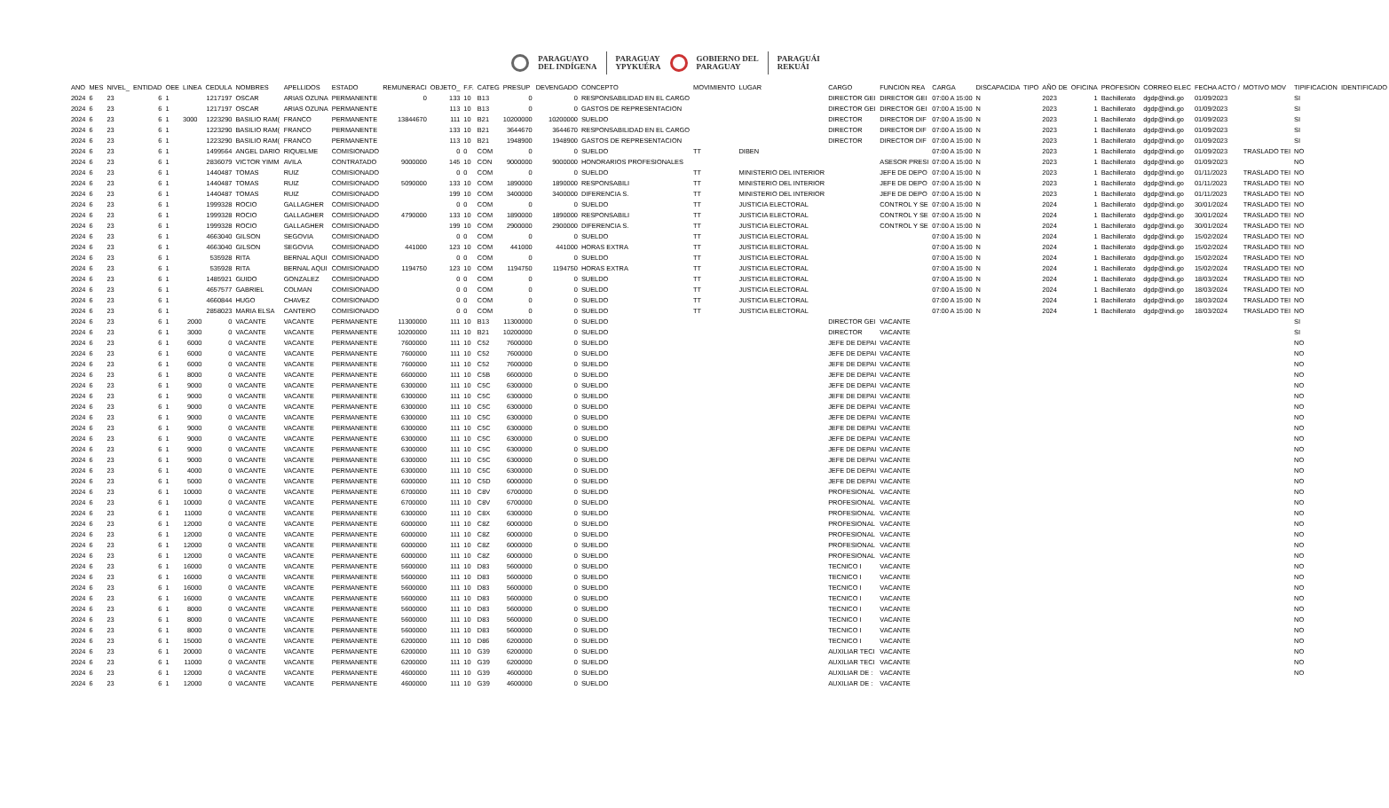PARAGUAYO
DEL INDÍGENA
PARAGUAY
YPYKUÉRA
GOBIERNO DEL
PARAGUAY
PARAGUÁI
REKUÁI
| ANO | MES | NIVEL_ | ENTIDAD | OEE | LINEA | CEDULA | NOMBRES | APELLIDOS | ESTADO | REMUNERACI | OBJETO_ | F.F. | CATEG | PRESUP | DEVENGADO | CONCEPTO | MOVIMIENTO | LUGAR | CARGO | FUNCION REA | CARGA | DISCAPACIDA | TIPO | AÑO DE | OFICINA | PROFESION | CORREO ELEC | FECHA ACTO / | MOTIVO MOV | TIPIFICACION | IDENTIFICADO |
| --- | --- | --- | --- | --- | --- | --- | --- | --- | --- | --- | --- | --- | --- | --- | --- | --- | --- | --- | --- | --- | --- | --- | --- | --- | --- | --- | --- | --- | --- | --- | --- |
| 2024 | 6 | 23 | 6 | 1 | | 1217197 | OSCAR | ARIAS OZUNA | PERMANENTE | 0 | 133 | 10 | B13 | 0 | 0 | RESPONSABILIDAD EN EL CARGO | | | DIRECTOR GEI | DIRECTOR GEI | 07:00 A 15:00 | N | | 2023 | 1 | Bachillerato | dgdp@indi.go | 01/09/2023 | | SI | |
| 2024 | 6 | 23 | 6 | 1 | | 1217197 | OSCAR | ARIAS OZUNA | PERMANENTE | | 113 | 10 | B13 | 0 | 0 | GASTOS DE REPRESENTACION | | | DIRECTOR GEI | DIRECTOR GEI | 07:00 A 15:00 | N | | 2023 | 1 | Bachillerato | dgdp@indi.go | 01/09/2023 | | SI | |
| 2024 | 6 | 23 | 6 | 1 | 3000 | 1223290 | BASILIO RAM( | FRANCO | PERMANENTE | 13844670 | 111 | 10 | B21 | 10200000 | 10200000 | SUELDO | | | DIRECTOR | DIRECTOR DIF | 07:00 A 15:00 | N | | 2023 | 1 | Bachillerato | dgdp@indi.go | 01/09/2023 | | SI | |
| 2024 | 6 | 23 | 6 | 1 | | 1223290 | BASILIO RAM( | FRANCO | PERMANENTE | | 133 | 10 | B21 | 3644670 | 3644670 | RESPONSABILIDAD EN EL CARGO | | | DIRECTOR | DIRECTOR DIF | 07:00 A 15:00 | N | | 2023 | 1 | Bachillerato | dgdp@indi.go | 01/09/2023 | | SI | |
| 2024 | 6 | 23 | 6 | 1 | | 1223290 | BASILIO RAM( | FRANCO | PERMANENTE | | 113 | 10 | B21 | 1948900 | 1948900 | GASTOS DE REPRESENTACION | | | DIRECTOR | DIRECTOR DIF | 07:00 A 15:00 | N | | 2023 | 1 | Bachillerato | dgdp@indi.go | 01/09/2023 | | SI | |
| 2024 | 6 | 23 | 6 | 1 | | 1499564 | ANGEL DARIO | RIQUELME | COMISIONADO | | 0 | 0 | COM | 0 | 0 | SUELDO | TT | DIBEN | | | 07:00 A 15:00 | N | | 2023 | 1 | Bachillerato | dgdp@indi.go | 01/09/2023 | TRASLADO TEI | NO | |
| 2024 | 6 | 23 | 6 | 1 | | 2836079 | VICTOR YIMM | AVILA | CONTRATADO | 9000000 | 145 | 10 | CON | 9000000 | 9000000 | HONORARIOS PROFESIONALES | | | | ASESOR PRESI | 07:00 A 15:00 | N | | 2023 | 1 | Bachillerato | dgdp@indi.go | 01/09/2023 | | NO | |
| 2024 | 6 | 23 | 6 | 1 | | 1440487 | TOMAS | RUIZ | COMISIONADO | | 0 | 0 | COM | 0 | 0 | SUELDO | TT | MINISTERIO DEL INTERIOR | | JEFE DE DEPO | 07:00 A 15:00 | N | | 2023 | 1 | Bachillerato | dgdp@indi.go | 01/11/2023 | TRASLADO TEI | NO | |
| 2024 | 6 | 23 | 6 | 1 | | 1440487 | TOMAS | RUIZ | COMISIONADO | 5090000 | 133 | 10 | COM | 1890000 | 1890000 | RESPONSABILI | TT | MINISTERIO DEL INTERIOR | | JEFE DE DEPO | 07:00 A 15:00 | N | | 2023 | 1 | Bachillerato | dgdp@indi.go | 01/11/2023 | TRASLADO TEI | NO | |
| 2024 | 6 | 23 | 6 | 1 | | 1440487 | TOMAS | RUIZ | COMISIONADO | | 199 | 10 | COM | 3400000 | 3400000 | DIFERENCIA S. | TT | MINISTERIO DEL INTERIOR | | JEFE DE DEPO | 07:00 A 15:00 | N | | 2023 | 1 | Bachillerato | dgdp@indi.go | 01/11/2023 | TRASLADO TEI | NO | |
| 2024 | 6 | 23 | 6 | 1 | | 1999328 | ROCIO | GALLAGHER | COMISIONADO | | 0 | 0 | COM | 0 | 0 | SUELDO | TT | JUSTICIA ELECTORAL | | CONTROL Y SE | 07:00 A 15:00 | N | | 2024 | 1 | Bachillerato | dgdp@indi.go | 30/01/2024 | TRASLADO TEI | NO | |
| 2024 | 6 | 23 | 6 | 1 | | 1999328 | ROCIO | GALLAGHER | COMISIONADO | 4790000 | 133 | 10 | COM | 1890000 | 1890000 | RESPONSABILI | TT | JUSTICIA ELECTORAL | | CONTROL Y SE | 07:00 A 15:00 | N | | 2024 | 1 | Bachillerato | dgdp@indi.go | 30/01/2024 | TRASLADO TEI | NO | |
| 2024 | 6 | 23 | 6 | 1 | | 1999328 | ROCIO | GALLAGHER | COMISIONADO | | 199 | 10 | COM | 2900000 | 2900000 | DIFERENCIA S. | TT | JUSTICIA ELECTORAL | | CONTROL Y SE | 07:00 A 15:00 | N | | 2024 | 1 | Bachillerato | dgdp@indi.go | 30/01/2024 | TRASLADO TEI | NO | |
| 2024 | 6 | 23 | 6 | 1 | | 4663040 | GILSON | SEGOVIA | COMISIONADO | | 0 | 0 | COM | 0 | 0 | SUELDO | TT | JUSTICIA ELECTORAL | | | 07:00 A 15:00 | N | | 2024 | 1 | Bachillerato | dgdp@indi.go | 15/02/2024 | TRASLADO TEI | NO | |
| 2024 | 6 | 23 | 6 | 1 | | 4663040 | GILSON | SEGOVIA | COMISIONADO | 441000 | 123 | 10 | COM | 441000 | 441000 | HORAS EXTRA | TT | JUSTICIA ELECTORAL | | | 07:00 A 15:00 | N | | 2024 | 1 | Bachillerato | dgdp@indi.go | 15/02/2024 | TRASLADO TEI | NO | |
| 2024 | 6 | 23 | 6 | 1 | | 535928 | RITA | BERNAL AQUI | COMISIONADO | | 0 | 0 | COM | 0 | 0 | SUELDO | TT | JUSTICIA ELECTORAL | | | 07:00 A 15:00 | N | | 2024 | 1 | Bachillerato | dgdp@indi.go | 15/02/2024 | TRASLADO TEI | NO | |
| 2024 | 6 | 23 | 6 | 1 | | 535928 | RITA | BERNAL AQUI | COMISIONADO | 1194750 | 123 | 10 | COM | 1194750 | 1194750 | HORAS EXTRA | TT | JUSTICIA ELECTORAL | | | 07:00 A 15:00 | N | | 2024 | 1 | Bachillerato | dgdp@indi.go | 15/02/2024 | TRASLADO TEI | NO | |
| 2024 | 6 | 23 | 6 | 1 | | 1485921 | GUIDO | GONZALEZ | COMISIONADO | | 0 | 0 | COM | 0 | 0 | SUELDO | TT | JUSTICIA ELECTORAL | | | 07:00 A 15:00 | N | | 2024 | 1 | Bachillerato | dgdp@indi.go | 18/03/2024 | TRASLADO TEI | NO | |
| 2024 | 6 | 23 | 6 | 1 | | 4657577 | GABRIEL | COLMAN | COMISIONADO | | 0 | 0 | COM | 0 | 0 | SUELDO | TT | JUSTICIA ELECTORAL | | | 07:00 A 15:00 | N | | 2024 | 1 | Bachillerato | dgdp@indi.go | 18/03/2024 | TRASLADO TEI | NO | |
| 2024 | 6 | 23 | 6 | 1 | | 4660844 | HUGO | CHAVEZ | COMISIONADO | | 0 | 0 | COM | 0 | 0 | SUELDO | TT | JUSTICIA ELECTORAL | | | 07:00 A 15:00 | N | | 2024 | 1 | Bachillerato | dgdp@indi.go | 18/03/2024 | TRASLADO TEI | NO | |
| 2024 | 6 | 23 | 6 | 1 | | 2858023 | MARIA ELSA | CANTERO | COMISIONADO | | 0 | 0 | COM | 0 | 0 | SUELDO | TT | JUSTICIA ELECTORAL | | | 07:00 A 15:00 | N | | 2024 | 1 | Bachillerato | dgdp@indi.go | 18/03/2024 | TRASLADO TEI | NO | |
| 2024 | 6 | 23 | 6 | 1 | 2000 | 0 | VACANTE | VACANTE | PERMANENTE | 11300000 | 111 | 10 | B13 | 11300000 | 0 | SUELDO | | | DIRECTOR GEI | VACANTE | | | | | | | | | | SI | |
| 2024 | 6 | 23 | 6 | 1 | 3000 | 0 | VACANTE | VACANTE | PERMANENTE | 10200000 | 111 | 10 | B21 | 10200000 | 0 | SUELDO | | | DIRECTOR | VACANTE | | | | | | | | | | SI | |
| 2024 | 6 | 23 | 6 | 1 | 6000 | 0 | VACANTE | VACANTE | PERMANENTE | 7600000 | 111 | 10 | C52 | 7600000 | 0 | SUELDO | | | JEFE DE DEPAI | VACANTE | | | | | | | | | | NO | |
| 2024 | 6 | 23 | 6 | 1 | 6000 | 0 | VACANTE | VACANTE | PERMANENTE | 7600000 | 111 | 10 | C52 | 7600000 | 0 | SUELDO | | | JEFE DE DEPAI | VACANTE | | | | | | | | | | NO | |
| 2024 | 6 | 23 | 6 | 1 | 6000 | 0 | VACANTE | VACANTE | PERMANENTE | 7600000 | 111 | 10 | C52 | 7600000 | 0 | SUELDO | | | JEFE DE DEPAI | VACANTE | | | | | | | | | | NO | |
| 2024 | 6 | 23 | 6 | 1 | 8000 | 0 | VACANTE | VACANTE | PERMANENTE | 6600000 | 111 | 10 | C5B | 6600000 | 0 | SUELDO | | | JEFE DE DEPAI | VACANTE | | | | | | | | | | NO | |
| 2024 | 6 | 23 | 6 | 1 | 9000 | 0 | VACANTE | VACANTE | PERMANENTE | 6300000 | 111 | 10 | C5C | 6300000 | 0 | SUELDO | | | JEFE DE DEPAI | VACANTE | | | | | | | | | | NO | |
| 2024 | 6 | 23 | 6 | 1 | 9000 | 0 | VACANTE | VACANTE | PERMANENTE | 6300000 | 111 | 10 | C5C | 6300000 | 0 | SUELDO | | | JEFE DE DEPAI | VACANTE | | | | | | | | | | NO | |
| 2024 | 6 | 23 | 6 | 1 | 9000 | 0 | VACANTE | VACANTE | PERMANENTE | 6300000 | 111 | 10 | C5C | 6300000 | 0 | SUELDO | | | JEFE DE DEPAI | VACANTE | | | | | | | | | | NO | |
| 2024 | 6 | 23 | 6 | 1 | 9000 | 0 | VACANTE | VACANTE | PERMANENTE | 6300000 | 111 | 10 | C5C | 6300000 | 0 | SUELDO | | | JEFE DE DEPAI | VACANTE | | | | | | | | | | NO | |
| 2024 | 6 | 23 | 6 | 1 | 9000 | 0 | VACANTE | VACANTE | PERMANENTE | 6300000 | 111 | 10 | C5C | 6300000 | 0 | SUELDO | | | JEFE DE DEPAI | VACANTE | | | | | | | | | | NO | |
| 2024 | 6 | 23 | 6 | 1 | 9000 | 0 | VACANTE | VACANTE | PERMANENTE | 6300000 | 111 | 10 | C5C | 6300000 | 0 | SUELDO | | | JEFE DE DEPAI | VACANTE | | | | | | | | | | NO | |
| 2024 | 6 | 23 | 6 | 1 | 9000 | 0 | VACANTE | VACANTE | PERMANENTE | 6300000 | 111 | 10 | C5C | 6300000 | 0 | SUELDO | | | JEFE DE DEPAI | VACANTE | | | | | | | | | | NO | |
| 2024 | 6 | 23 | 6 | 1 | 9000 | 0 | VACANTE | VACANTE | PERMANENTE | 6300000 | 111 | 10 | C5C | 6300000 | 0 | SUELDO | | | JEFE DE DEPAI | VACANTE | | | | | | | | | | NO | |
| 2024 | 6 | 23 | 6 | 1 | 4000 | 0 | VACANTE | VACANTE | PERMANENTE | 6300000 | 111 | 10 | C5C | 6300000 | 0 | SUELDO | | | JEFE DE DEPAI | VACANTE | | | | | | | | | | NO | |
| 2024 | 6 | 23 | 6 | 1 | 5000 | 0 | VACANTE | VACANTE | PERMANENTE | 6000000 | 111 | 10 | C5D | 6000000 | 0 | SUELDO | | | JEFE DE DEPAI | VACANTE | | | | | | | | | | NO | |
| 2024 | 6 | 23 | 6 | 1 | 10000 | 0 | VACANTE | VACANTE | PERMANENTE | 6700000 | 111 | 10 | C8V | 6700000 | 0 | SUELDO | | | PROFESIONAL | VACANTE | | | | | | | | | | NO | |
| 2024 | 6 | 23 | 6 | 1 | 10000 | 0 | VACANTE | VACANTE | PERMANENTE | 6700000 | 111 | 10 | C8V | 6700000 | 0 | SUELDO | | | PROFESIONAL | VACANTE | | | | | | | | | | NO | |
| 2024 | 6 | 23 | 6 | 1 | 11000 | 0 | VACANTE | VACANTE | PERMANENTE | 6300000 | 111 | 10 | C8X | 6300000 | 0 | SUELDO | | | PROFESIONAL | VACANTE | | | | | | | | | | NO | |
| 2024 | 6 | 23 | 6 | 1 | 12000 | 0 | VACANTE | VACANTE | PERMANENTE | 6000000 | 111 | 10 | C8Z | 6000000 | 0 | SUELDO | | | PROFESIONAL | VACANTE | | | | | | | | | | NO | |
| 2024 | 6 | 23 | 6 | 1 | 12000 | 0 | VACANTE | VACANTE | PERMANENTE | 6000000 | 111 | 10 | C8Z | 6000000 | 0 | SUELDO | | | PROFESIONAL | VACANTE | | | | | | | | | | NO | |
| 2024 | 6 | 23 | 6 | 1 | 12000 | 0 | VACANTE | VACANTE | PERMANENTE | 6000000 | 111 | 10 | C8Z | 6000000 | 0 | SUELDO | | | PROFESIONAL | VACANTE | | | | | | | | | | NO | |
| 2024 | 6 | 23 | 6 | 1 | 12000 | 0 | VACANTE | VACANTE | PERMANENTE | 6000000 | 111 | 10 | C8Z | 6000000 | 0 | SUELDO | | | PROFESIONAL | VACANTE | | | | | | | | | | NO | |
| 2024 | 6 | 23 | 6 | 1 | 16000 | 0 | VACANTE | VACANTE | PERMANENTE | 5600000 | 111 | 10 | D83 | 5600000 | 0 | SUELDO | | | TECNICO I | VACANTE | | | | | | | | | | NO | |
| 2024 | 6 | 23 | 6 | 1 | 16000 | 0 | VACANTE | VACANTE | PERMANENTE | 5600000 | 111 | 10 | D83 | 5600000 | 0 | SUELDO | | | TECNICO I | VACANTE | | | | | | | | | | NO | |
| 2024 | 6 | 23 | 6 | 1 | 16000 | 0 | VACANTE | VACANTE | PERMANENTE | 5600000 | 111 | 10 | D83 | 5600000 | 0 | SUELDO | | | TECNICO I | VACANTE | | | | | | | | | | NO | |
| 2024 | 6 | 23 | 6 | 1 | 16000 | 0 | VACANTE | VACANTE | PERMANENTE | 5600000 | 111 | 10 | D83 | 5600000 | 0 | SUELDO | | | TECNICO I | VACANTE | | | | | | | | | | NO | |
| 2024 | 6 | 23 | 6 | 1 | 8000 | 0 | VACANTE | VACANTE | PERMANENTE | 5600000 | 111 | 10 | D83 | 5600000 | 0 | SUELDO | | | TECNICO I | VACANTE | | | | | | | | | | NO | |
| 2024 | 6 | 23 | 6 | 1 | 8000 | 0 | VACANTE | VACANTE | PERMANENTE | 5600000 | 111 | 10 | D83 | 5600000 | 0 | SUELDO | | | TECNICO I | VACANTE | | | | | | | | | | NO | |
| 2024 | 6 | 23 | 6 | 1 | 8000 | 0 | VACANTE | VACANTE | PERMANENTE | 5600000 | 111 | 10 | D83 | 5600000 | 0 | SUELDO | | | TECNICO I | VACANTE | | | | | | | | | | NO | |
| 2024 | 6 | 23 | 6 | 1 | 15000 | 0 | VACANTE | VACANTE | PERMANENTE | 6200000 | 111 | 10 | D86 | 6200000 | 0 | SUELDO | | | TECNICO I | VACANTE | | | | | | | | | | NO | |
| 2024 | 6 | 23 | 6 | 1 | 20000 | 0 | VACANTE | VACANTE | PERMANENTE | 6200000 | 111 | 10 | G39 | 6200000 | 0 | SUELDO | | | AUXILIAR TECI | VACANTE | | | | | | | | | | NO | |
| 2024 | 6 | 23 | 6 | 1 | 11000 | 0 | VACANTE | VACANTE | PERMANENTE | 6200000 | 111 | 10 | G39 | 6200000 | 0 | SUELDO | | | AUXILIAR TECI | VACANTE | | | | | | | | | | NO | |
| 2024 | 6 | 23 | 6 | 1 | 12000 | 0 | VACANTE | VACANTE | PERMANENTE | 4600000 | 111 | 10 | G39 | 4600000 | 0 | SUELDO | | | AUXILIAR DE : | VACANTE | | | | | | | | | | NO | |
| 2024 | 6 | 23 | 6 | 1 | 12000 | 0 | VACANTE | VACANTE | PERMANENTE | 4600000 | 111 | 10 | G39 | 4600000 | 0 | SUELDO | | | AUXILIAR DE : | VACANTE | | | | | | | | | | | |